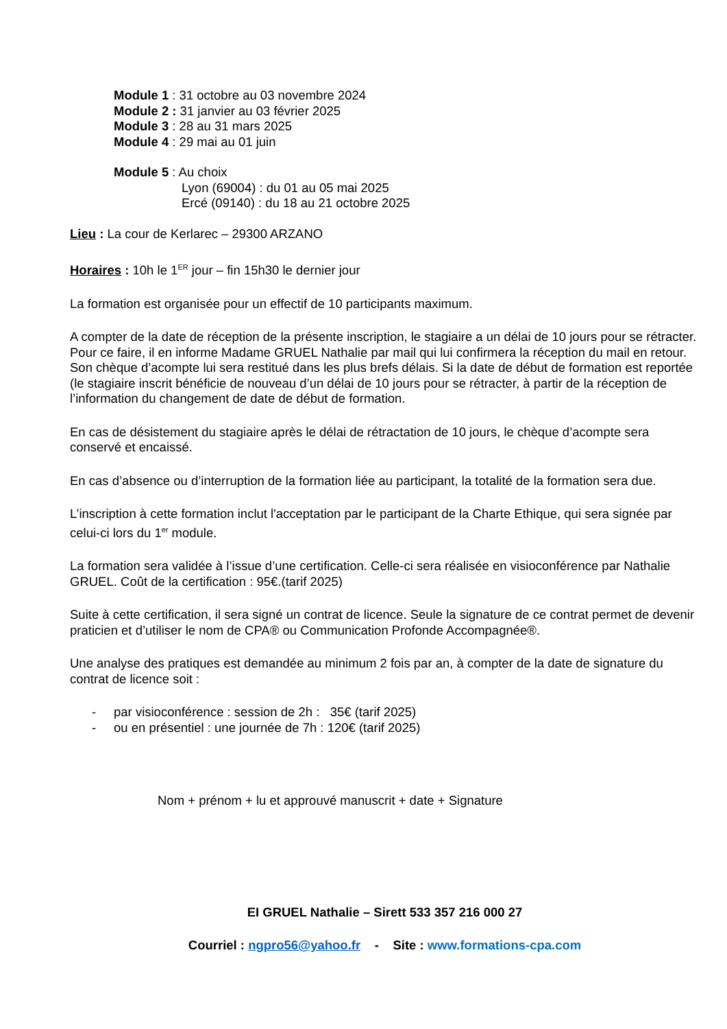Module 1 : 31 octobre au 03 novembre 2024
Module 2 : 31 janvier au 03 février 2025
Module 3 : 28 au 31 mars 2025
Module 4 : 29 mai au 01 juin
Module 5 : Au choix
Lyon (69004) : du 01 au 05 mai 2025
Ercé (09140) : du 18 au 21 octobre 2025
Lieu : La cour de Kerlarec – 29300 ARZANO
Horaires : 10h le 1<sup>ER</sup> jour – fin 15h30 le dernier jour
La formation est organisée pour un effectif de 10 participants maximum.
A compter de la date de réception de la présente inscription, le stagiaire a un délai de 10 jours pour se rétracter. Pour ce faire, il en informe Madame GRUEL Nathalie par mail qui lui confirmera la réception du mail en retour. Son chèque d’acompte lui sera restitué dans les plus brefs délais. Si la date de début de formation est reportée (le stagiaire inscrit bénéficie de nouveau d’un délai de 10 jours pour se rétracter, à partir de la réception de l’information du changement de date de début de formation.
En cas de désistement du stagiaire après le délai de rétractation de 10 jours, le chèque d’acompte sera conservé et encaissé.
En cas d’absence ou d’interruption de la formation liée au participant, la totalité de la formation sera due.
L’inscription à cette formation inclut l'acceptation par le participant de la Charte Ethique, qui sera signée par celui-ci lors du 1<sup>er</sup> module.
La formation sera validée à l’issue d’une certification. Celle-ci sera réalisée en visioconférence par Nathalie GRUEL. Coût de la certification : 95€.(tarif 2025)
Suite à cette certification, il sera signé un contrat de licence. Seule la signature de ce contrat permet de devenir praticien et d’utiliser le nom de CPA® ou Communication Profonde Accompagnée®.
Une analyse des pratiques est demandée au minimum 2 fois par an, à compter de la date de signature du contrat de licence soit :
- par visioconférence : session de 2h : 35€ (tarif 2025)
- ou en présentiel : une journée de 7h : 120€ (tarif 2025)
Nom + prénom + lu et approuvé manuscrit + date + Signature
EI GRUEL Nathalie – Sirett 533 357 216 000 27
Courriel : ngpro56@yahoo.fr - Site : www.formations-cpa.com